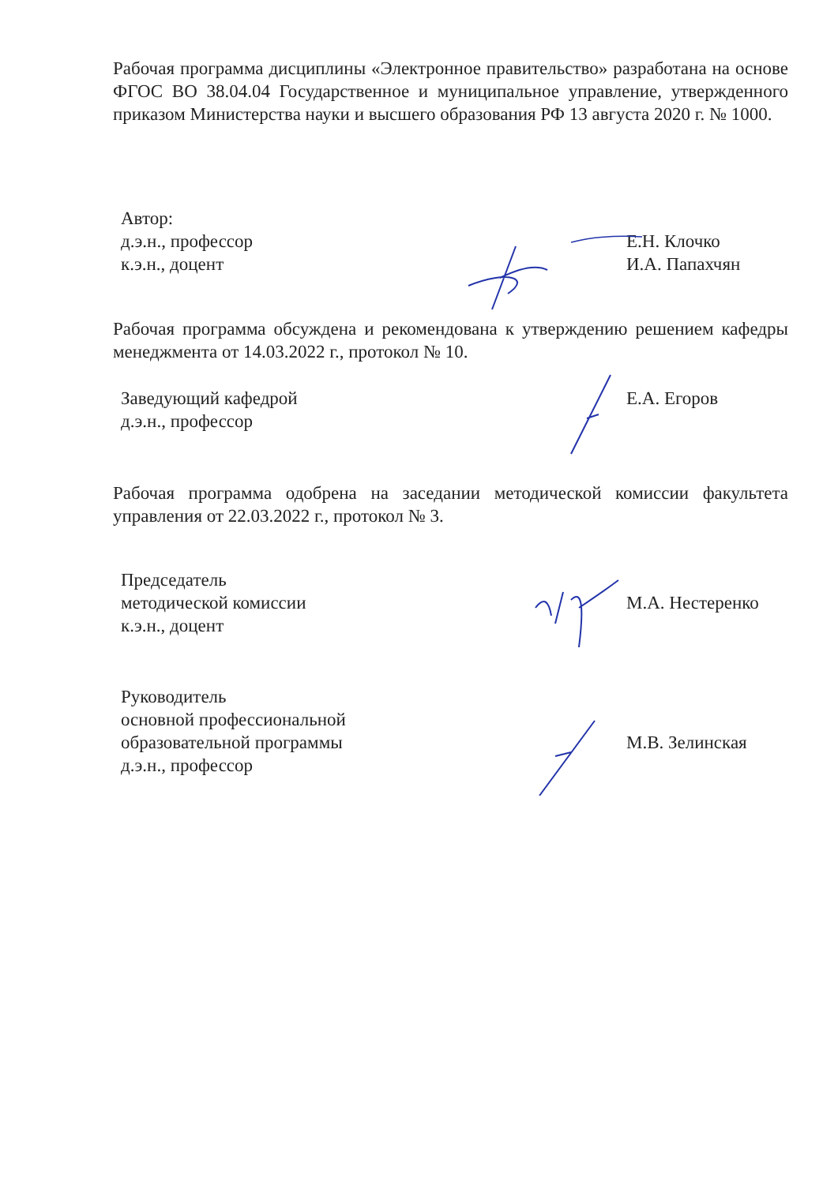Рабочая программа дисциплины «Электронное правительство» разработана на основе ФГОС ВО 38.04.04 Государственное и муниципальное управление, утвержденного приказом Министерства науки и высшего образования РФ 13 августа 2020 г. № 1000.
Автор:
д.э.н., профессор
к.э.н., доцент
Е.Н. Клочко
И.А. Папахчян
Рабочая программа обсуждена и рекомендована к утверждению решением кафедры менеджмента от 14.03.2022 г., протокол № 10.
Заведующий кафедрой
д.э.н., профессор
Е.А. Егоров
Рабочая программа одобрена на заседании методической комиссии факультета управления от 22.03.2022 г., протокол № 3.
Председатель
методической комиссии
к.э.н., доцент
М.А. Нестеренко
Руководитель
основной профессиональной
образовательной программы
д.э.н., профессор
М.В. Зелинская